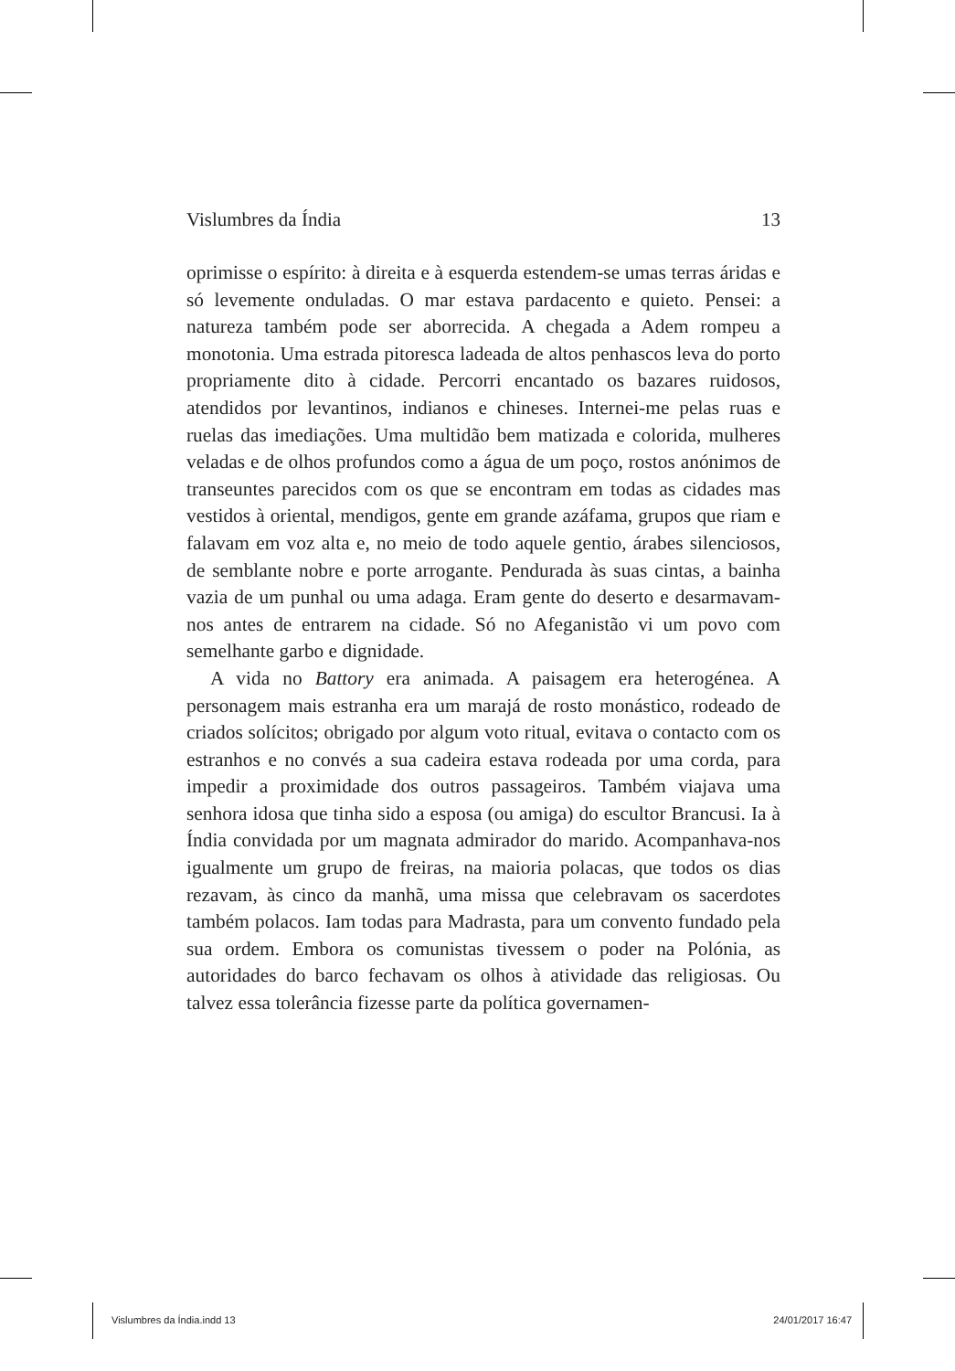Vislumbres da Índia 13
oprimisse o espírito: à direita e à esquerda estendem-se umas terras áridas e só levemente onduladas. O mar estava pardacento e quieto. Pensei: a natureza também pode ser aborrecida. A chegada a Adem rompeu a monotonia. Uma estrada pitoresca ladeada de altos penhascos leva do porto propriamente dito à cidade. Percorri encantado os bazares ruidosos, atendidos por levantinos, indianos e chineses. Internei-me pelas ruas e ruelas das imediações. Uma multidão bem matizada e colorida, mulheres veladas e de olhos profundos como a água de um poço, rostos anónimos de transeuntes parecidos com os que se encontram em todas as cidades mas vestidos à oriental, mendigos, gente em grande azáfama, grupos que riam e falavam em voz alta e, no meio de todo aquele gentio, árabes silenciosos, de semblante nobre e porte arrogante. Pendurada às suas cintas, a bainha vazia de um punhal ou uma adaga. Eram gente do deserto e desarmavam-nos antes de entrarem na cidade. Só no Afeganistão vi um povo com semelhante garbo e dignidade.
A vida no Battory era animada. A paisagem era heterogénea. A personagem mais estranha era um marajá de rosto monástico, rodeado de criados solícitos; obrigado por algum voto ritual, evitava o contacto com os estranhos e no convés a sua cadeira estava rodeada por uma corda, para impedir a proximidade dos outros passageiros. Também viajava uma senhora idosa que tinha sido a esposa (ou amiga) do escultor Brancusi. Ia à Índia convidada por um magnata admirador do marido. Acompanhava-nos igualmente um grupo de freiras, na maioria polacas, que todos os dias rezavam, às cinco da manhã, uma missa que celebravam os sacerdotes também polacos. Iam todas para Madrasta, para um convento fundado pela sua ordem. Embora os comunistas tivessem o poder na Polónia, as autoridades do barco fechavam os olhos à atividade das religiosas. Ou talvez essa tolerância fizesse parte da política governamen-
Vislumbres da Índia.indd 13 24/01/2017 16:47